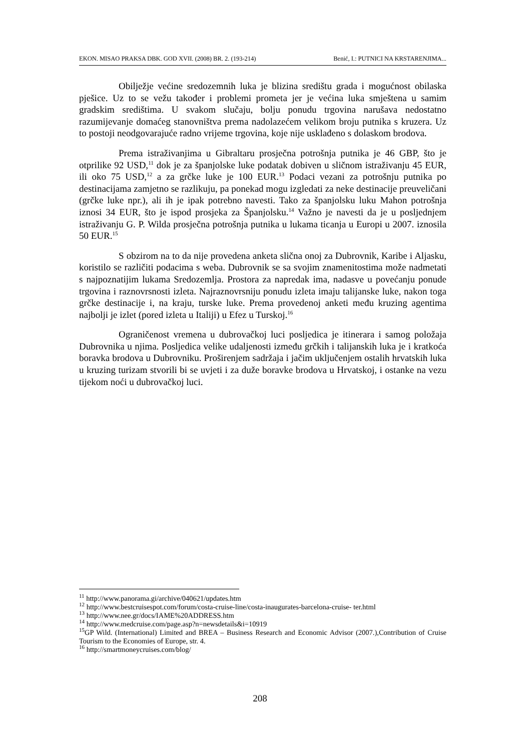EKON. MISAO PRAKSA DBK. GOD XVII. (2008) BR. 2. (193-214) Benić, I.: PUTNICI NA KRSTARENJIMA...
Obilježje većine sredozemnih luka je blizina središtu grada i mogućnost obilaska pješice. Uz to se vežu također i problemi prometa jer je većina luka smještena u samim gradskim središtima. U svakom slučaju, bolju ponudu trgovina narušava nedostatno razumijevanje domaćeg stanovništva prema nadolazećem velikom broju putnika s kruzera. Uz to postoji neodgovarajuće radno vrijeme trgovina, koje nije usklađeno s dolaskom brodova.
Prema istraživanjima u Gibraltaru prosječna potrošnja putnika je 46 GBP, što je otprilike 92 USD,<sup>11</sup> dok je za španjolske luke podatak dobiven u sličnom istraživanju 45 EUR, ili oko 75 USD,<sup>12</sup> a za grčke luke je 100 EUR.<sup>13</sup> Podaci vezani za potrošnju putnika po destinacijama zamjetno se razlikuju, pa ponekad mogu izgledati za neke destinacije preuveličani (grčke luke npr.), ali ih je ipak potrebno navesti. Tako za španjolsku luku Mahon potrošnja iznosi 34 EUR, što je ispod prosjeka za Španjolsku.<sup>14</sup> Važno je navesti da je u posljednjem istraživanju G. P. Wilda prosječna potrošnja putnika u lukama ticanja u Europi u 2007. iznosila 50 EUR.<sup>15</sup>
S obzirom na to da nije provedena anketa slična onoj za Dubrovnik, Karibe i Aljasku, koristilo se različiti podacima s weba. Dubrovnik se sa svojim znamenitostima može nadmetati s najpoznatijim lukama Sredozemlja. Prostora za napredak ima, nadasve u povećanju ponude trgovina i raznovrsnosti izleta. Najraznovrsniju ponudu izleta imaju talijanske luke, nakon toga grčke destinacije i, na kraju, turske luke. Prema provedenoj anketi među kruzing agentima najbolji je izlet (pored izleta u Italiji) u Efez u Turskoj.<sup>16</sup>
Ograničenost vremena u dubrovačkoj luci posljedica je itinerara i samog položaja Dubrovnika u njima. Posljedica velike udaljenosti između grčkih i talijanskih luka je i kratkoća boravka brodova u Dubrovniku. Proširenjem sadržaja i jačim uključenjem ostalih hrvatskih luka u kruzing turizam stvorili bi se uvjeti i za duže boravke brodova u Hrvatskoj, i ostanke na vezu tijekom noći u dubrovačkoj luci.
<sup>11</sup> http://www.panorama.gi/archive/040621/updates.htm
<sup>12</sup> http://www.bestcruisespot.com/forum/costa-cruise-line/costa-inaugurates-barcelona-cruise- ter.html
<sup>13</sup> http://www.nee.gr/docs/IAME%20ADDRESS.htm
<sup>14</sup> http://www.medcruise.com/page.asp?n=newsdetails&i=10919
<sup>15</sup> GP Wild. (International) Limited and BREA – Business Research and Economic Advisor (2007.),Contribution of Cruise Tourism to the Economies of Europe, str. 4.
<sup>16</sup> http://smartmoneycruises.com/blog/
208